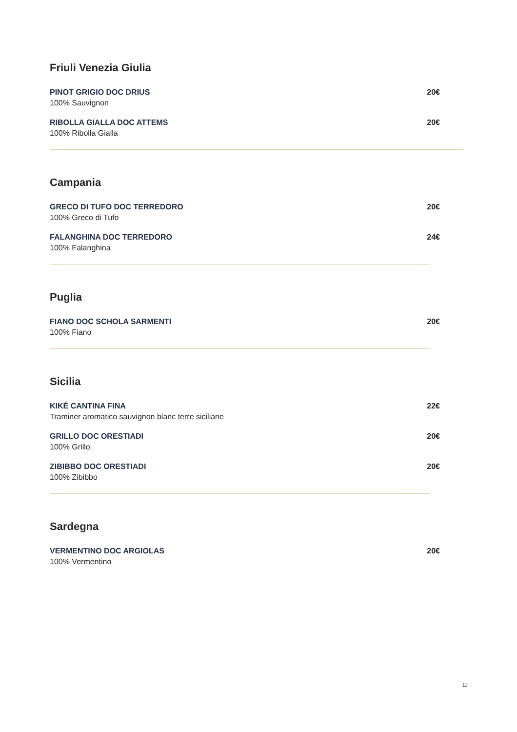Friuli Venezia Giulia
PINOT GRIGIO DOC DRIUS
100% Sauvignon
20€
RIBOLLA GIALLA DOC ATTEMS
100% Ribolla Gialla
20€
Campania
GRECO DI TUFO DOC TERREDORO
100% Greco di Tufo
20€
FALANGHINA DOC TERREDORO
100% Falanghina
24€
Puglia
FIANO DOC SCHOLA SARMENTI
100% Fiano
20€
Sicilia
KIKÉ CANTINA FINA
Traminer aromatico sauvignon blanc terre siciliane
22€
GRILLO DOC ORESTIADI
100% Grillo
20€
ZIBIBBO DOC ORESTIADI
100% Zibibbo
20€
Sardegna
VERMENTINO DOC ARGIOLAS
100% Vermentino
20€
11